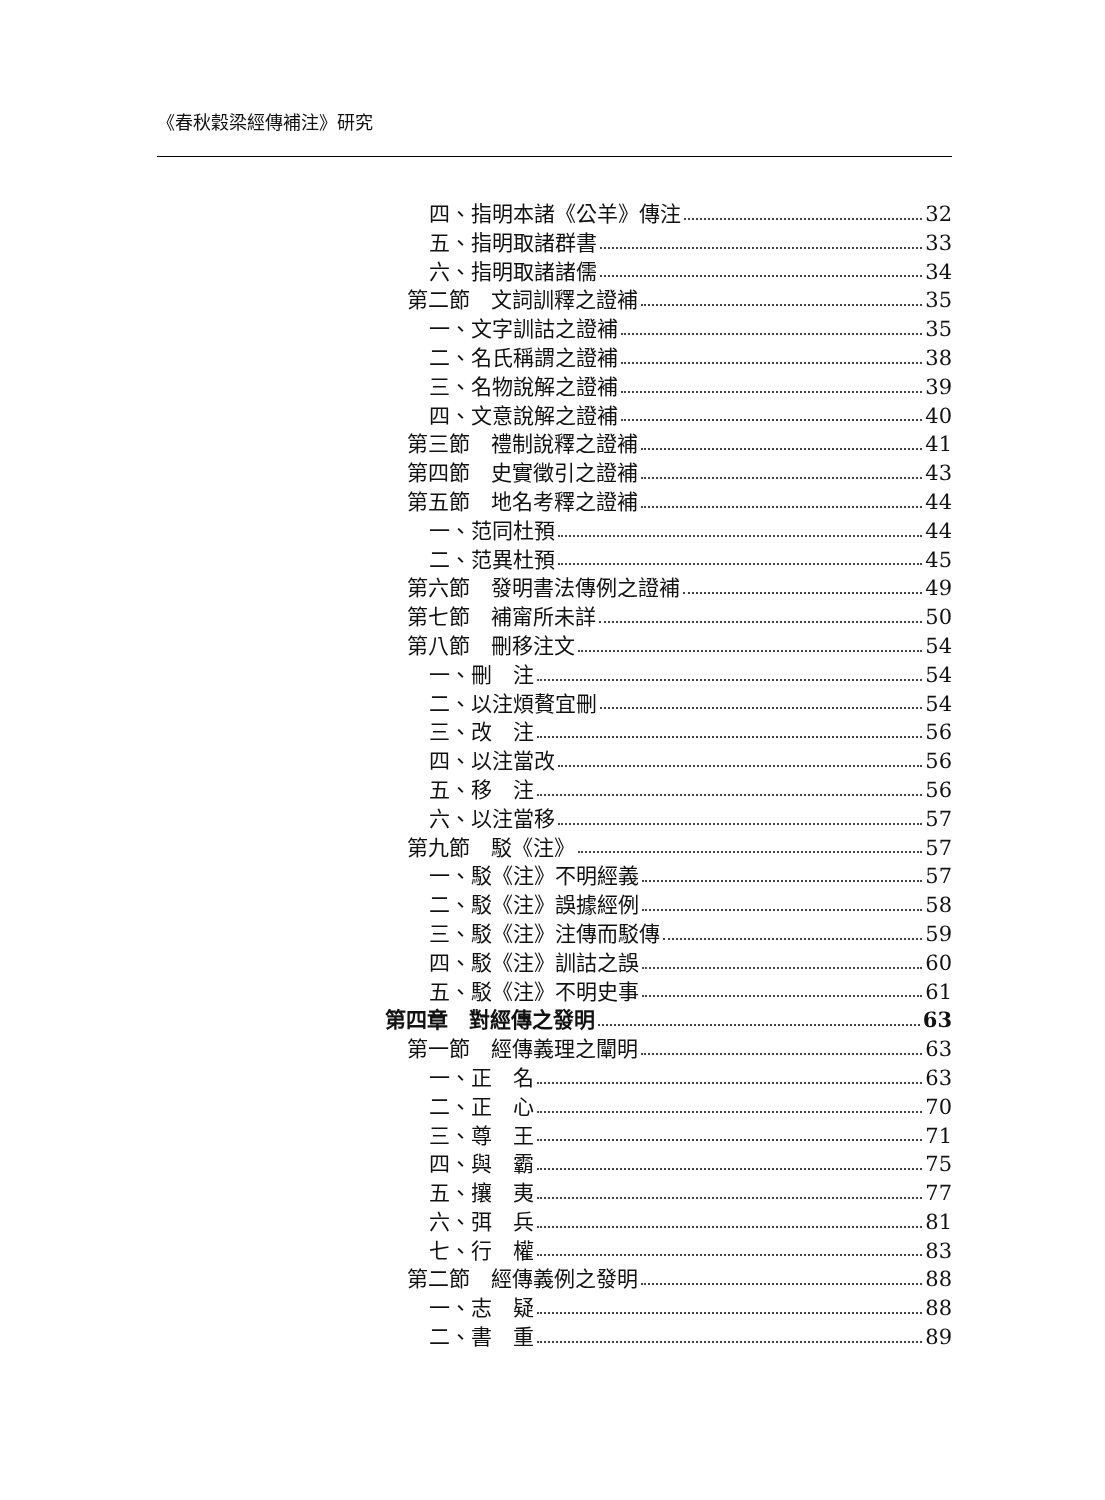《春秋穀梁經傳補注》研究
四、指明本諸《公羊》傳注 32
五、指明取諸群書 33
六、指明取諸諸儒 34
第二節　文詞訓釋之證補 35
一、文字訓詁之證補 35
二、名氏稱謂之證補 38
三、名物說解之證補 39
四、文意說解之證補 40
第三節　禮制說釋之證補 41
第四節　史實徵引之證補 43
第五節　地名考釋之證補 44
一、范同杜預 44
二、范異杜預 45
第六節　發明書法傳例之證補 49
第七節　補甯所未詳 50
第八節　刪移注文 54
一、刪　注 54
二、以注煩贅宜刪 54
三、改　注 56
四、以注當改 56
五、移　注 56
六、以注當移 57
第九節　駁《注》 57
一、駁《注》不明經義 57
二、駁《注》誤據經例 58
三、駁《注》注傳而駁傳 59
四、駁《注》訓詁之誤 60
五、駁《注》不明史事 61
第四章　對經傳之發明 63
第一節　經傳義理之闡明 63
一、正　名 63
二、正　心 70
三、尊　王 71
四、與　霸 75
五、攘　夷 77
六、弭　兵 81
七、行　權 83
第二節　經傳義例之發明 88
一、志　疑 88
二、書　重 89